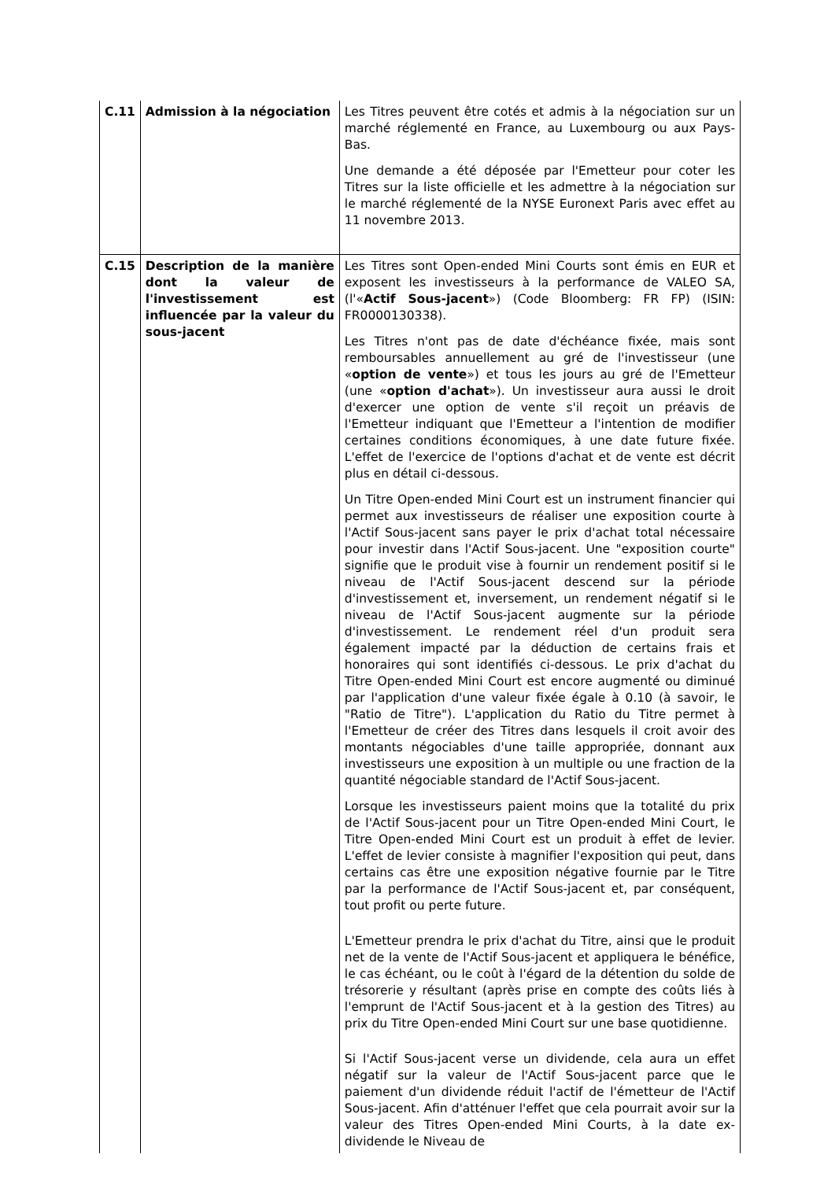| C.11 | Admission à la négociation | Les Titres peuvent être cotés et admis à la négociation sur un marché réglementé en France, au Luxembourg ou aux Pays-Bas. Une demande a été déposée par l'Emetteur pour coter les Titres sur la liste officielle et les admettre à la négociation sur le marché réglementé de la NYSE Euronext Paris avec effet au 11 novembre 2013. |
| C.15 | Description de la manière dont la valeur de l'investissement est influencée par la valeur du sous-jacent | Les Titres sont Open-ended Mini Courts sont émis en EUR et exposent les investisseurs à la performance de VALEO SA, (l'« Actif Sous-jacent ») (Code Bloomberg: FR FP) (ISIN: FR0000130338). Les Titres n'ont pas de date d'échéance fixée, mais sont remboursables annuellement au gré de l'investisseur (une « option de vente ») et tous les jours au gré de l'Emetteur (une « option d'achat »). Un investisseur aura aussi le droit d'exercer une option de vente s'il reçoit un préavis de l'Emetteur indiquant que l'Emetteur a l'intention de modifier certaines conditions économiques, à une date future fixée. L'effet de l'exercice de l'options d'achat et de vente est décrit plus en détail ci-dessous. Un Titre Open-ended Mini Court est un instrument financier qui permet aux investisseurs de réaliser une exposition courte à l'Actif Sous-jacent sans payer le prix d'achat total nécessaire pour investir dans l'Actif Sous-jacent. Une "exposition courte" signifie que le produit vise à fournir un rendement positif si le niveau de l'Actif Sous-jacent descend sur la période d'investissement et, inversement, un rendement négatif si le niveau de l'Actif Sous-jacent augmente sur la période d'investissement. Le rendement réel d'un produit sera également impacté par la déduction de certains frais et honoraires qui sont identifiés ci-dessous. Le prix d'achat du Titre Open-ended Mini Court est encore augmenté ou diminué par l'application d'une valeur fixée égale à 0.10 (à savoir, le "Ratio de Titre"). L'application du Ratio du Titre permet à l'Emetteur de créer des Titres dans lesquels il croit avoir des montants négociables d'une taille appropriée, donnant aux investisseurs une exposition à un multiple ou une fraction de la quantité négociable standard de l'Actif Sous-jacent. Lorsque les investisseurs paient moins que la totalité du prix de l'Actif Sous-jacent pour un Titre Open-ended Mini Court, le Titre Open-ended Mini Court est un produit à effet de levier. L'effet de levier consiste à magnifier l'exposition qui peut, dans certains cas être une exposition négative fournie par le Titre par la performance de l'Actif Sous-jacent et, par conséquent, tout profit ou perte future. L'Emetteur prendra le prix d'achat du Titre, ainsi que le produit net de la vente de l'Actif Sous-jacent et appliquera le bénéfice, le cas échéant, ou le coût à l'égard de la détention du solde de trésorerie y résultant (après prise en compte des coûts liés à l'emprunt de l'Actif Sous-jacent et à la gestion des Titres) au prix du Titre Open-ended Mini Court sur une base quotidienne. Si l'Actif Sous-jacent verse un dividende, cela aura un effet négatif sur la valeur de l'Actif Sous-jacent parce que le paiement d'un dividende réduit l'actif de l'émetteur de l'Actif Sous-jacent. Afin d'atténuer l'effet que cela pourrait avoir sur la valeur des Titres Open-ended Mini Courts, à la date ex-dividende le Niveau de |